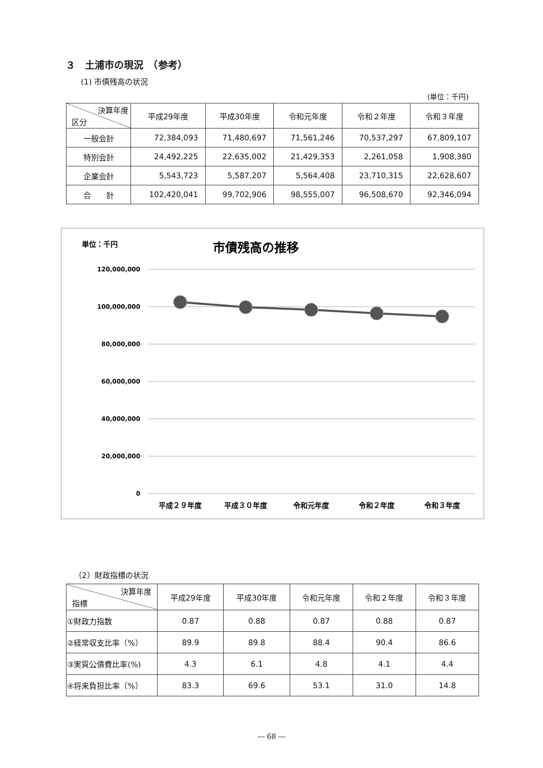３　土浦市の現況　（参考）
(1) 市債残高の状況
(単位：千円)
| 決算年度 区分 | 平成29年度 | 平成30年度 | 令和元年度 | 令和２年度 | 令和３年度 |
| --- | --- | --- | --- | --- | --- |
| 一般会計 | 72,384,093 | 71,480,697 | 71,561,246 | 70,537,297 | 67,809,107 |
| 特別会計 | 24,492,225 | 22,635,002 | 21,429,353 | 2,261,058 | 1,908,380 |
| 企業会計 | 5,543,723 | 5,587,207 | 5,564,408 | 23,710,315 | 22,628,607 |
| 合 計 | 102,420,041 | 99,702,906 | 98,555,007 | 96,508,670 | 92,346,094 |
単位：千円
市債残高の推移
120,000,000
100,000,000
80,000,000
60,000,000
40,000,000
20,000,000
0
平成２９年度
平成３０年度
令和元年度
令和２年度
令和３年度
（2）財政指標の状況
| 決算年度 指標 | 平成29年度 | 平成30年度 | 令和元年度 | 令和２年度 | 令和３年度 |
| --- | --- | --- | --- | --- | --- |
| ①財政力指数 | 0.87 | 0.88 | 0.87 | 0.88 | 0.87 |
| ②経常収支比率（%） | 89.9 | 89.8 | 88.4 | 90.4 | 86.6 |
| ③実質公債費比率(%) | 4.3 | 6.1 | 4.8 | 4.1 | 4.4 |
| ④将来負担比率（%） | 83.3 | 69.6 | 53.1 | 31.0 | 14.8 |
― 68 ―